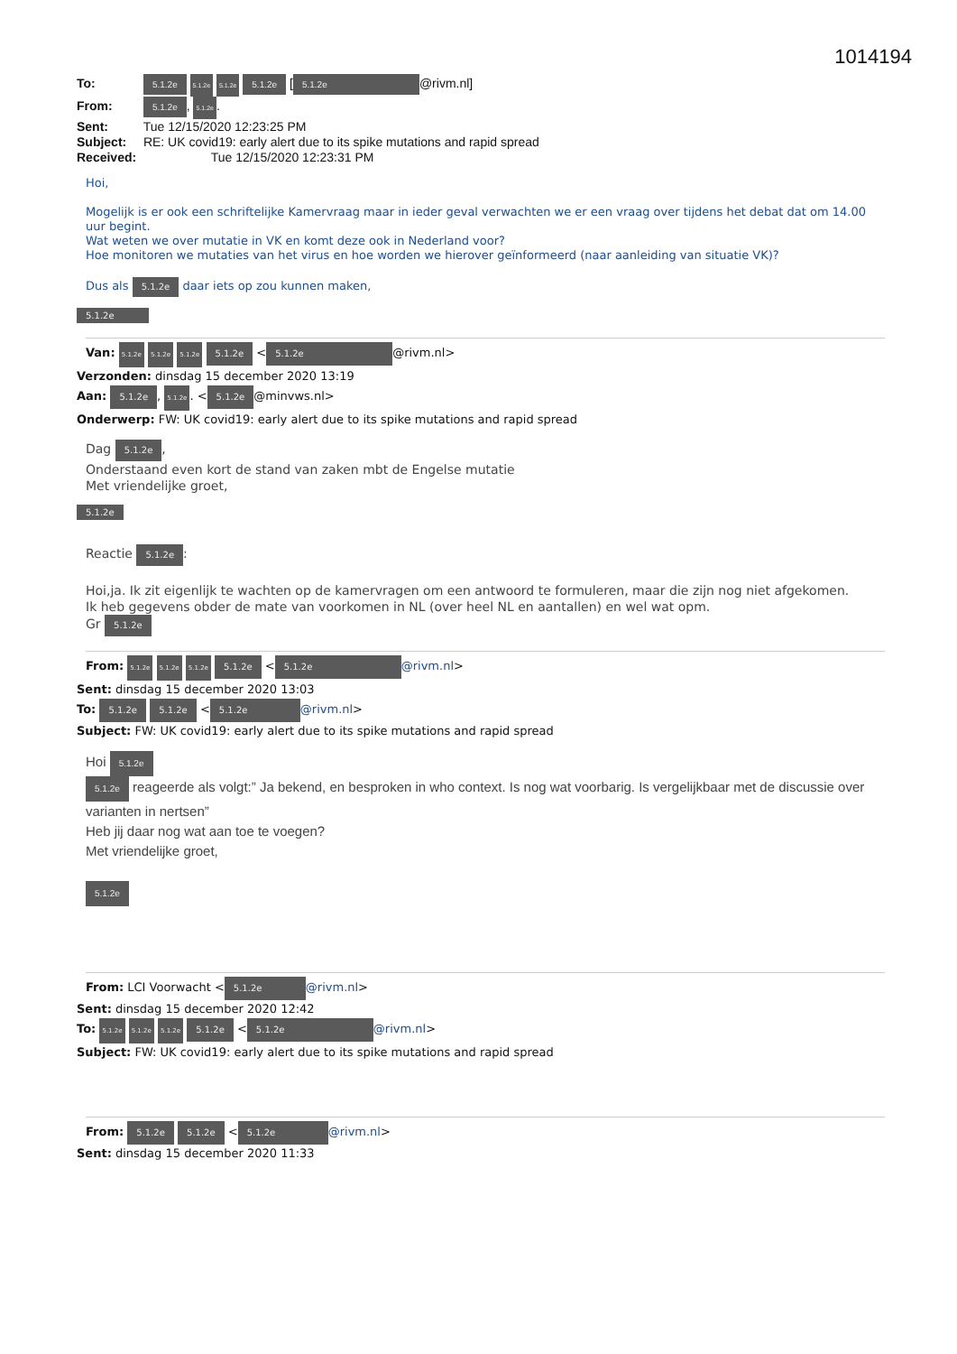1014194
To: 5.1.2e 5.1.2e 5.1.2e 5.1.2e [5.1.2e @rivm.nl]
From: 5.1.2e, 5.1.2e.
Sent: Tue 12/15/2020 12:23:25 PM
Subject: RE: UK covid19: early alert due to its spike mutations and rapid spread
Received: Tue 12/15/2020 12:23:31 PM
Hoi,
Mogelijk is er ook een schriftelijke Kamervraag maar in ieder geval verwachten we er een vraag over tijdens het debat dat om 14.00 uur begint.
Wat weten we over mutatie in VK en komt deze ook in Nederland voor?
Hoe monitoren we mutaties van het virus en hoe worden we hierover geïnformeerd (naar aanleiding van situatie VK)?
Dus als 5.1.2e daar iets op zou kunnen maken,
5.1.2e
Van: 5.1.2e 5.1.2e 5.1.2e 5.1.2e < 5.1.2e @rivm.nl>
Verzonden: dinsdag 15 december 2020 13:19
Aan: 5.1.2e, 5.1.2e. < 5.1.2e @minvws.nl>
Onderwerp: FW: UK covid19: early alert due to its spike mutations and rapid spread
Dag 5.1.2e,
Onderstaand even kort de stand van zaken mbt de Engelse mutatie
Met vriendelijke groet,
5.1.2e
Reactie 5.1.2e:
Hoi,ja. Ik zit eigenlijk te wachten op de kamervragen om een antwoord te formuleren, maar die zijn nog niet afgekomen.
Ik heb gegevens obder de mate van voorkomen in NL (over heel NL en aantallen) en wel wat opm.
Gr 5.1.2e
From: 5.1.2e 5.1.2e 5.1.2e 5.1.2e < 5.1.2e @rivm.nl>
Sent: dinsdag 15 december 2020 13:03
To: 5.1.2e 5.1.2e < 5.1.2e @rivm.nl>
Subject: FW: UK covid19: early alert due to its spike mutations and rapid spread
Hoi 5.1.2e
5.1.2e reageerde als volgt:” Ja bekend, en besproken in who context. Is nog wat voorbarig. Is vergelijkbaar met de discussie over varianten in nertsen”
Heb jij daar nog wat aan toe te voegen?
Met vriendelijke groet,
5.1.2e
From: LCI Voorwacht < 5.1.2e @rivm.nl>
Sent: dinsdag 15 december 2020 12:42
To: 5.1.2e 5.1.2e 5.1.2e 5.1.2e < 5.1.2e @rivm.nl>
Subject: FW: UK covid19: early alert due to its spike mutations and rapid spread
From: 5.1.2e 5.1.2e < 5.1.2e @rivm.nl>
Sent: dinsdag 15 december 2020 11:33